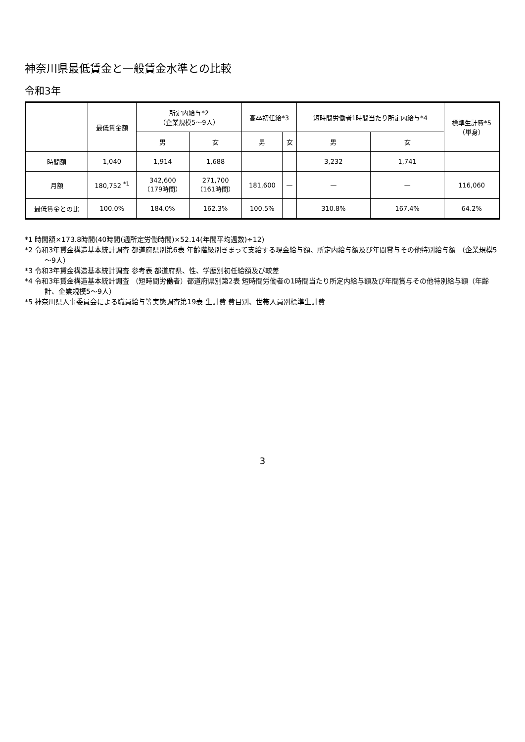神奈川県最低賃金と一般賃金水準との比較
令和3年
| | 最低賃金額 | 所定内給与*2 （企業規模5～9人） | | 高卒初任給*3 | | 短時間労働者1時間当たり所定内給与*4 | | 標準生計費*5 （単身） |
| --- | --- | --- | --- | --- | --- | --- | --- | --- |
| | | 男 | 女 | 男 | 女 | 男 | 女 | |
| 時間額 | 1,040 | 1,914 | 1,688 | — | — | 3,232 | 1,741 | — |
| 月額 | 180,752 <sup>*1</sup> | 342,600 （179時間） | 271,700 （161時間） | 181,600 | — | — | — | 116,060 |
| 最低賃金との比 | 100.0% | 184.0% | 162.3% | 100.5% | — | 310.8% | 167.4% | 64.2% |
*1 時間額×173.8時間(40時間(週所定労働時間)×52.14(年間平均週数)÷12)
*2 令和3年賃金構造基本統計調査 都道府県別第6表 年齢階級別きまって支給する現金給与額、所定内給与額及び年間賞与その他特別給与額 （企業規模5～9人）
*3 令和3年賃金構造基本統計調査 参考表 都道府県、性、学歴別初任給額及び較差
*4 令和3年賃金構造基本統計調査 （短時間労働者）都道府県別第2表 短時間労働者の1時間当たり所定内給与額及び年間賞与その他特別給与額（年齢計、企業規模5～9人）
*5 神奈川県人事委員会による職員給与等実態調査第19表 生計費 費目別、世帯人員別標準生計費
3